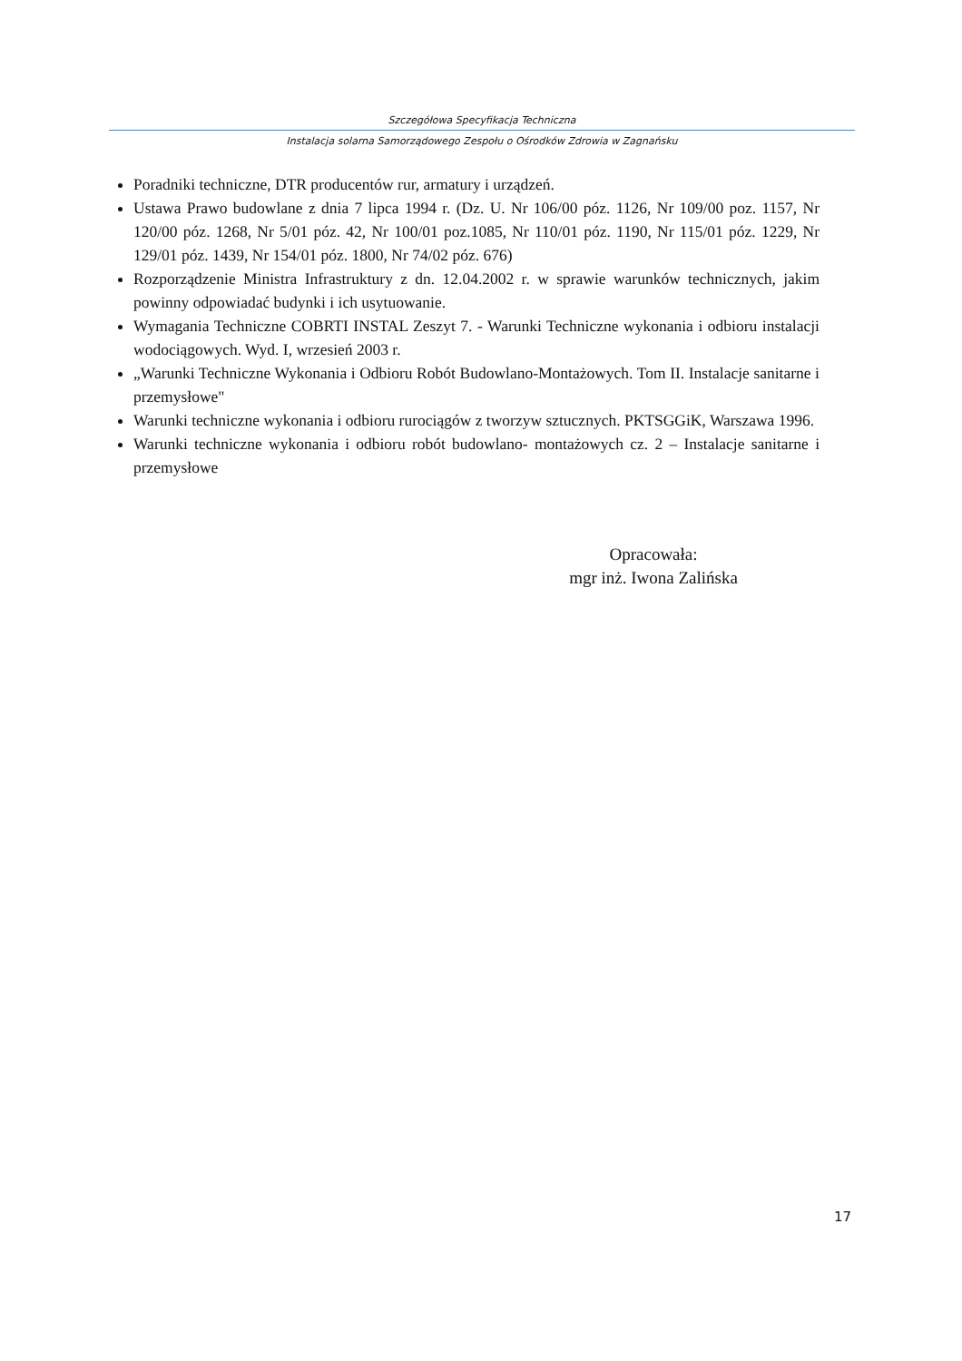Szczegółowa Specyfikacja Techniczna
Instalacja solarna Samorządowego Zespołu o Ośrodków Zdrowia w Zagnańsku
Poradniki techniczne, DTR producentów rur, armatury i urządzeń.
Ustawa Prawo budowlane z dnia 7 lipca 1994 r. (Dz. U. Nr 106/00 póz. 1126, Nr 109/00 poz. 1157, Nr 120/00 póz. 1268, Nr 5/01 póz. 42, Nr 100/01 poz.1085, Nr 110/01 póz. 1190, Nr 115/01 póz. 1229, Nr 129/01 póz. 1439, Nr 154/01 póz. 1800, Nr 74/02 póz. 676)
Rozporządzenie Ministra Infrastruktury z dn. 12.04.2002 r. w sprawie warunków technicznych, jakim powinny odpowiadać budynki i ich usytuowanie.
Wymagania Techniczne COBRTI INSTAL Zeszyt 7. - Warunki Techniczne wykonania i odbioru instalacji wodociągowych. Wyd. I, wrzesień 2003 r.
„Warunki Techniczne Wykonania i Odbioru Robót Budowlano-Montażowych. Tom II. Instalacje sanitarne i przemysłowe"
Warunki techniczne wykonania i odbioru rurociągów z tworzyw sztucznych. PKTSGGiK, Warszawa 1996.
Warunki techniczne wykonania i odbioru robót budowlano- montażowych cz. 2 – Instalacje sanitarne i przemysłowe
Opracowała:
mgr inż. Iwona Zalińska
17